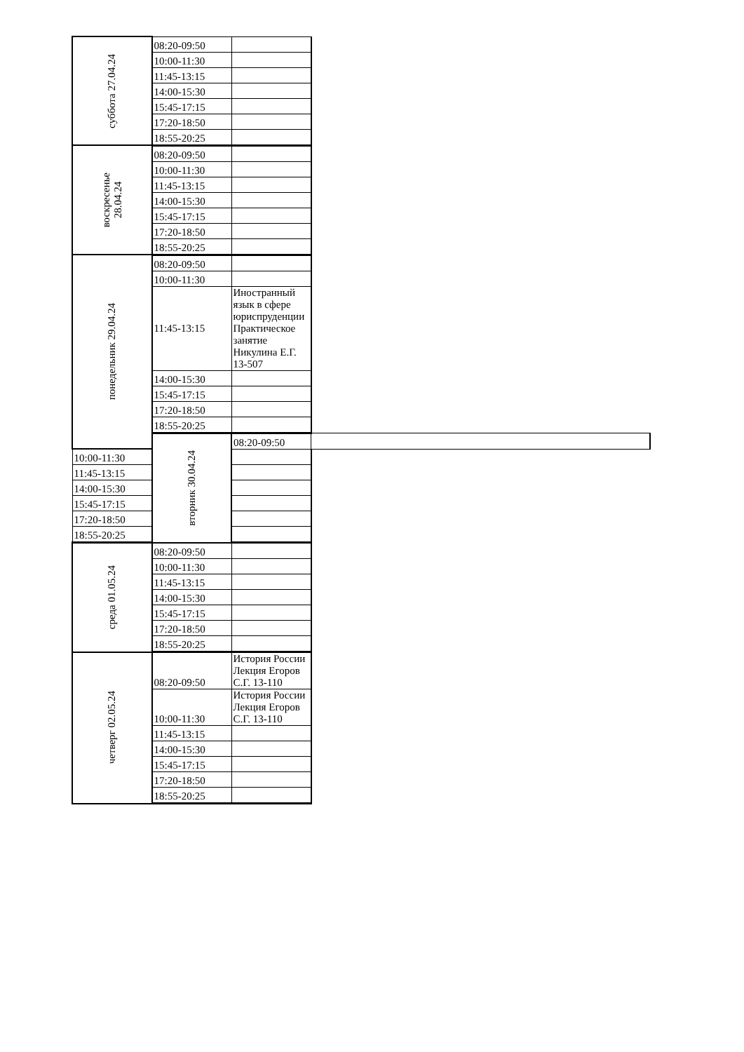| суббота 27.04.24 | 08:20-09:50 | | |
| | 10:00-11:30 | | |
| | 11:45-13:15 | | |
| | 14:00-15:30 | | |
| | 15:45-17:15 | | |
| | 17:20-18:50 | | |
| | 18:55-20:25 | | |
| воскресенье 28.04.24 | 08:20-09:50 | | |
| | 10:00-11:30 | | |
| | 11:45-13:15 | | |
| | 14:00-15:30 | | |
| | 15:45-17:15 | | |
| | 17:20-18:50 | | |
| | 18:55-20:25 | | |
| понедельник 29.04.24 | 08:20-09:50 | | |
| | 10:00-11:30 | | |
| | 11:45-13:15 | Иностранный язык в сфере юриспруденции Практическое занятие Никулина Е.Г. 13-507 | |
| | 14:00-15:30 | | |
| | 15:45-17:15 | | |
| | 17:20-18:50 | | |
| | 18:55-20:25 | | |
| | вторник 30.04.24 | 08:20-09:50 | |
| 10:00-11:30 | | | |
| 11:45-13:15 | | | |
| 14:00-15:30 | | | |
| 15:45-17:15 | | | |
| 17:20-18:50 | | | |
| 18:55-20:25 | | | |
| среда 01.05.24 | 08:20-09:50 | | |
| | 10:00-11:30 | | |
| | 11:45-13:15 | | |
| | 14:00-15:30 | | |
| | 15:45-17:15 | | |
| | 17:20-18:50 | | |
| | 18:55-20:25 | | |
| четверг 02.05.24 | 08:20-09:50 | История России Лекция Егоров С.Г. 13-110 | |
| | 10:00-11:30 | История России Лекция Егоров С.Г. 13-110 | |
| | 11:45-13:15 | | |
| | 14:00-15:30 | | |
| | 15:45-17:15 | | |
| | 17:20-18:50 | | |
| | 18:55-20:25 | | |